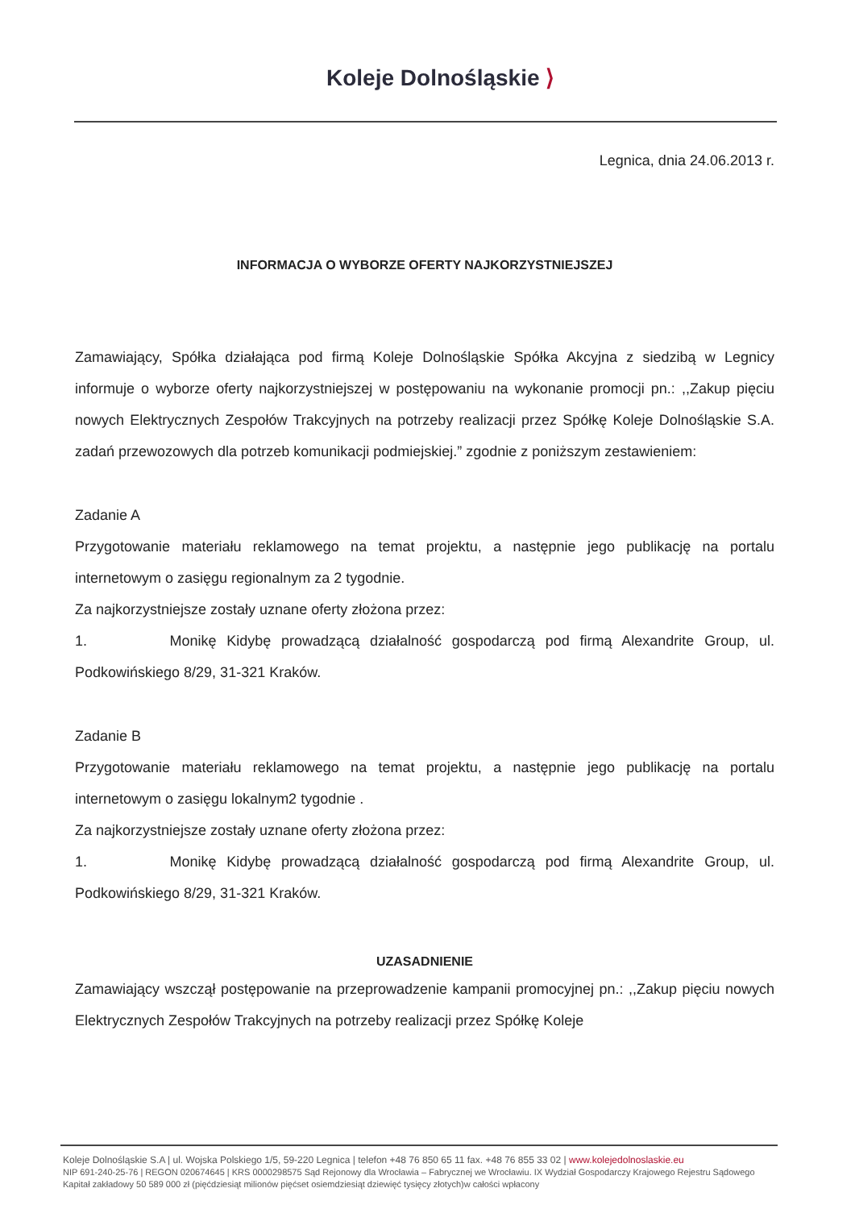Koleje Dolnośląskie ⟩
Legnica, dnia 24.06.2013 r.
INFORMACJA O WYBORZE OFERTY NAJKORZYSTNIEJSZEJ
Zamawiający, Spółka działająca pod firmą Koleje Dolnośląskie Spółka Akcyjna z siedzibą w Legnicy informuje o wyborze oferty najkorzystniejszej w postępowaniu na wykonanie promocji pn.: ,,Zakup pięciu nowych Elektrycznych Zespołów Trakcyjnych na potrzeby realizacji przez Spółkę Koleje Dolnośląskie S.A. zadań przewozowych dla potrzeb komunikacji podmiejskiej.” zgodnie z poniższym zestawieniem:
Zadanie A
Przygotowanie materiału reklamowego na temat projektu, a następnie jego publikację na portalu internetowym o zasięgu regionalnym za 2 tygodnie.
Za najkorzystniejsze zostały uznane oferty złożona przez:
1. Monikę Kidybę prowadzącą działalność gospodarczą pod firmą Alexandrite Group, ul. Podkowińskiego 8/29, 31-321 Kraków.
Zadanie B
Przygotowanie materiału reklamowego na temat projektu, a następnie jego publikację na portalu internetowym o zasięgu lokalnym2 tygodnie .
Za najkorzystniejsze zostały uznane oferty złożona przez:
1. Monikę Kidybę prowadzącą działalność gospodarczą pod firmą Alexandrite Group, ul. Podkowińskiego 8/29, 31-321 Kraków.
UZASADNIENIE
Zamawiający wszczął postępowanie na przeprowadzenie kampanii promocyjnej pn.: ,,Zakup pięciu nowych Elektrycznych Zespołów Trakcyjnych na potrzeby realizacji przez Spółkę Koleje
Koleje Dolnośląskie S.A | ul. Wojska Polskiego 1/5, 59-220 Legnica | telefon +48 76 850 65 11 fax. +48 76 855 33 02 | www.kolejedolnoslaskie.eu
NIP 691-240-25-76 | REGON 020674645 | KRS 0000298575 Sąd Rejonowy dla Wrocławia – Fabrycznej we Wrocławiu. IX Wydział Gospodarczy Krajowego Rejestru Sądowego
Kapitał zakładowy 50 589 000 zł (pięćdziesiąt milionów pięćset osiemdziesiąt dziewięć tysięcy złotych)w całości wpłacony